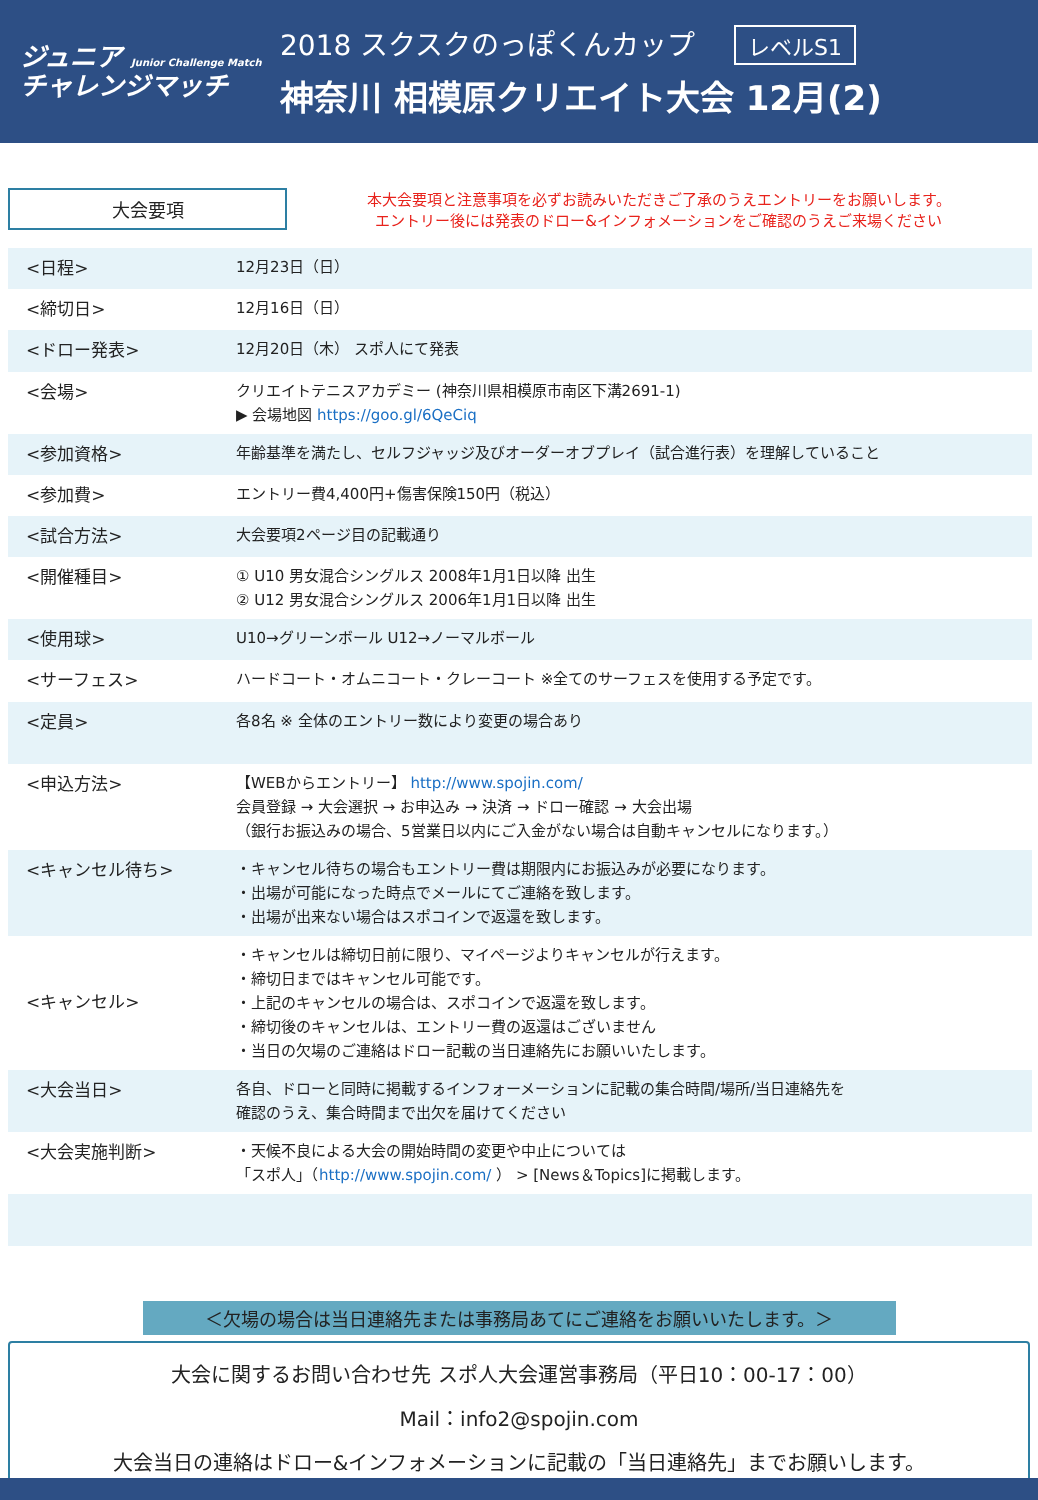ジュニア Junior Challenge Match
チャレンジマッチ
2018 スクスクのっぽくんカップ レベルS1
神奈川 相模原クリエイト大会 12月(2)
大会要項
本大会要項と注意事項を必ずお読みいただきご了承のうえエントリーをお願いします。
エントリー後には発表のドロー&インフォメーションをご確認のうえご来場ください
| <日程> | 12月23日（日） |
| <締切日> | 12月16日（日） |
| <ドロー発表> | 12月20日（木） スポ人にて発表 |
| <会場> | クリエイトテニスアカデミー (神奈川県相模原市南区下溝2691-1) ▶ 会場地図 https://goo.gl/6QeCiq |
| <参加資格> | 年齢基準を満たし、セルフジャッジ及びオーダーオブプレイ（試合進行表）を理解していること |
| <参加費> | エントリー費4,400円+傷害保険150円（税込） |
| <試合方法> | 大会要項2ページ目の記載通り |
| <開催種目> | ① U10 男女混合シングルス 2008年1月1日以降 出生 ② U12 男女混合シングルス 2006年1月1日以降 出生 |
| <使用球> | U10→グリーンボール U12→ノーマルボール |
| <サーフェス> | ハードコート・オムニコート・クレーコート ※全てのサーフェスを使用する予定です。 |
| <定員> | 各8名 ※ 全体のエントリー数により変更の場合あり |
| <申込方法> | 【WEBからエントリー】 http://www.spojin.com/ 会員登録 → 大会選択 → お申込み → 決済 → ドロー確認 → 大会出場 （銀行お振込みの場合、5営業日以内にご入金がない場合は自動キャンセルになります。） |
| <キャンセル待ち> | ・キャンセル待ちの場合もエントリー費は期限内にお振込みが必要になります。 ・出場が可能になった時点でメールにてご連絡を致します。 ・出場が出来ない場合はスポコインで返還を致します。 |
| <キャンセル> | ・キャンセルは締切日前に限り、マイページよりキャンセルが行えます。 ・締切日まではキャンセル可能です。 ・上記のキャンセルの場合は、スポコインで返還を致します。 ・締切後のキャンセルは、エントリー費の返還はございません ・当日の欠場のご連絡はドロー記載の当日連絡先にお願いいたします。 |
| <大会当日> | 各自、ドローと同時に掲載するインフォーメーションに記載の集合時間/場所/当日連絡先を 確認のうえ、集合時間まで出欠を届けてください |
| <大会実施判断> | ・天候不良による大会の開始時間の変更や中止については 「スポ人」（ http://www.spojin.com/ ） > [News＆Topics]に掲載します。 |
＜欠場の場合は当日連絡先または事務局あてにご連絡をお願いいたします。＞
大会に関するお問い合わせ先 スポ人大会運営事務局（平日10：00-17：00）
Mail：info2@spojin.com
大会当日の連絡はドロー&インフォメーションに記載の「当日連絡先」までお願いします。